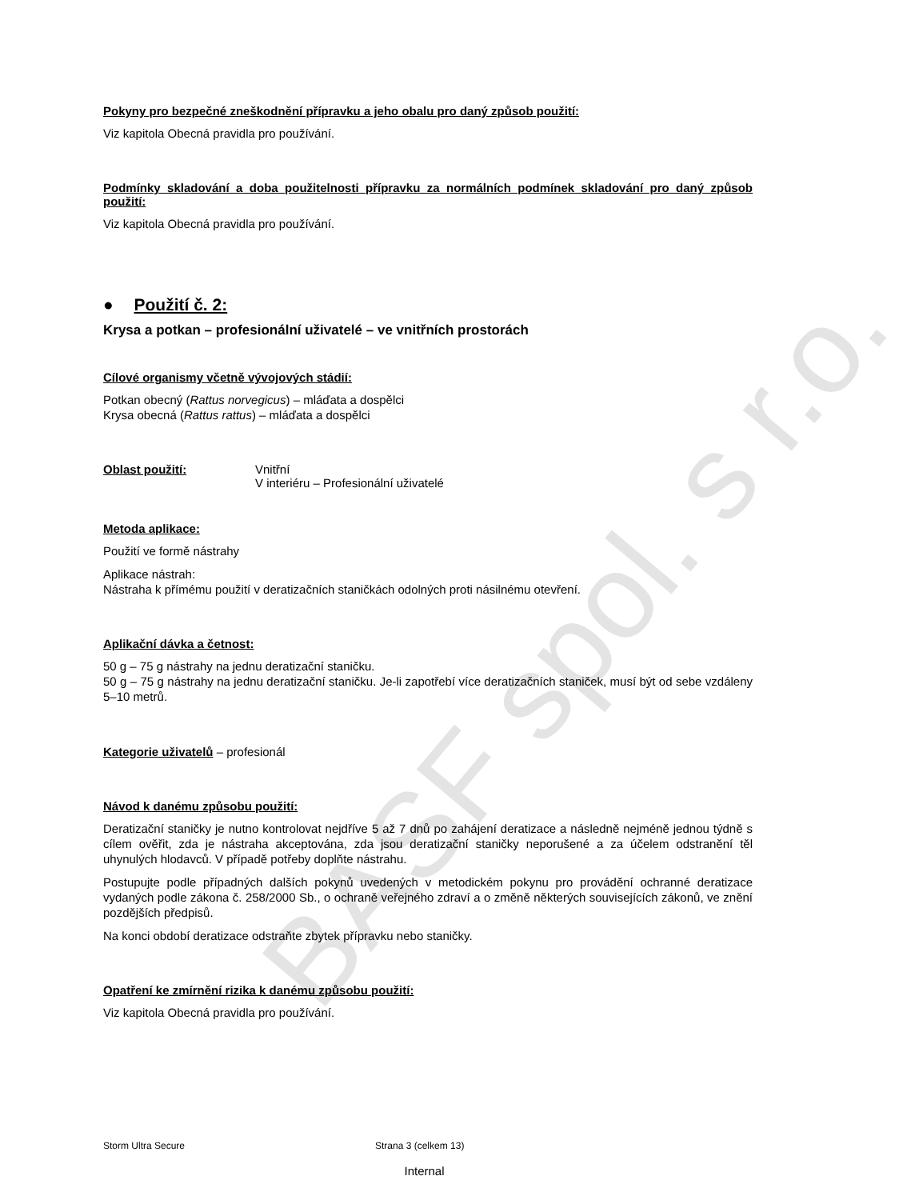BASF spol. s r.o.
Pokyny pro bezpečné zneškodnění přípravku a jeho obalu pro daný způsob použití:
Viz kapitola Obecná pravidla pro používání.
Podmínky skladování a doba použitelnosti přípravku za normálních podmínek skladování pro daný způsob použití:
Viz kapitola Obecná pravidla pro používání.
● Použití č. 2:
Krysa a potkan – profesionální uživatelé – ve vnitřních prostorách
Cílové organismy včetně vývojových stádií:
Potkan obecný (Rattus norvegicus) – mláďata a dospělci
Krysa obecná (Rattus rattus) – mláďata a dospělci
Oblast použití: Vnitřní
V interiéru – Profesionální uživatelé
Metoda aplikace:
Použití ve formě nástrahy
Aplikace nástrah:
Nástraha k přímému použití v deratizačních staničkách odolných proti násilnému otevření.
Aplikační dávka a četnost:
50 g – 75 g nástrahy na jednu deratizační staničku.
50 g – 75 g nástrahy na jednu deratizační staničku. Je-li zapotřebí více deratizačních staniček, musí být od sebe vzdáleny 5–10 metrů.
Kategorie uživatelů – profesionál
Návod k danému způsobu použití:
Deratizační staničky je nutno kontrolovat nejdříve 5 až 7 dnů po zahájení deratizace a následně nejméně jednou týdně s cílem ověřit, zda je nástraha akceptována, zda jsou deratizační staničky neporušené a za účelem odstranění těl uhynulých hlodavců. V případě potřeby doplňte nástrahu.
Postupujte podle případných dalších pokynů uvedených v metodickém pokynu pro provádění ochranné deratizace vydaných podle zákona č. 258/2000 Sb., o ochraně veřejného zdraví a o změně některých souvisejících zákonů, ve znění pozdějších předpisů.
Na konci období deratizace odstraňte zbytek přípravku nebo staničky.
Opatření ke zmírnění rizika k danému způsobu použití:
Viz kapitola Obecná pravidla pro používání.
Storm Ultra Secure Strana 3 (celkem 13)
Internal